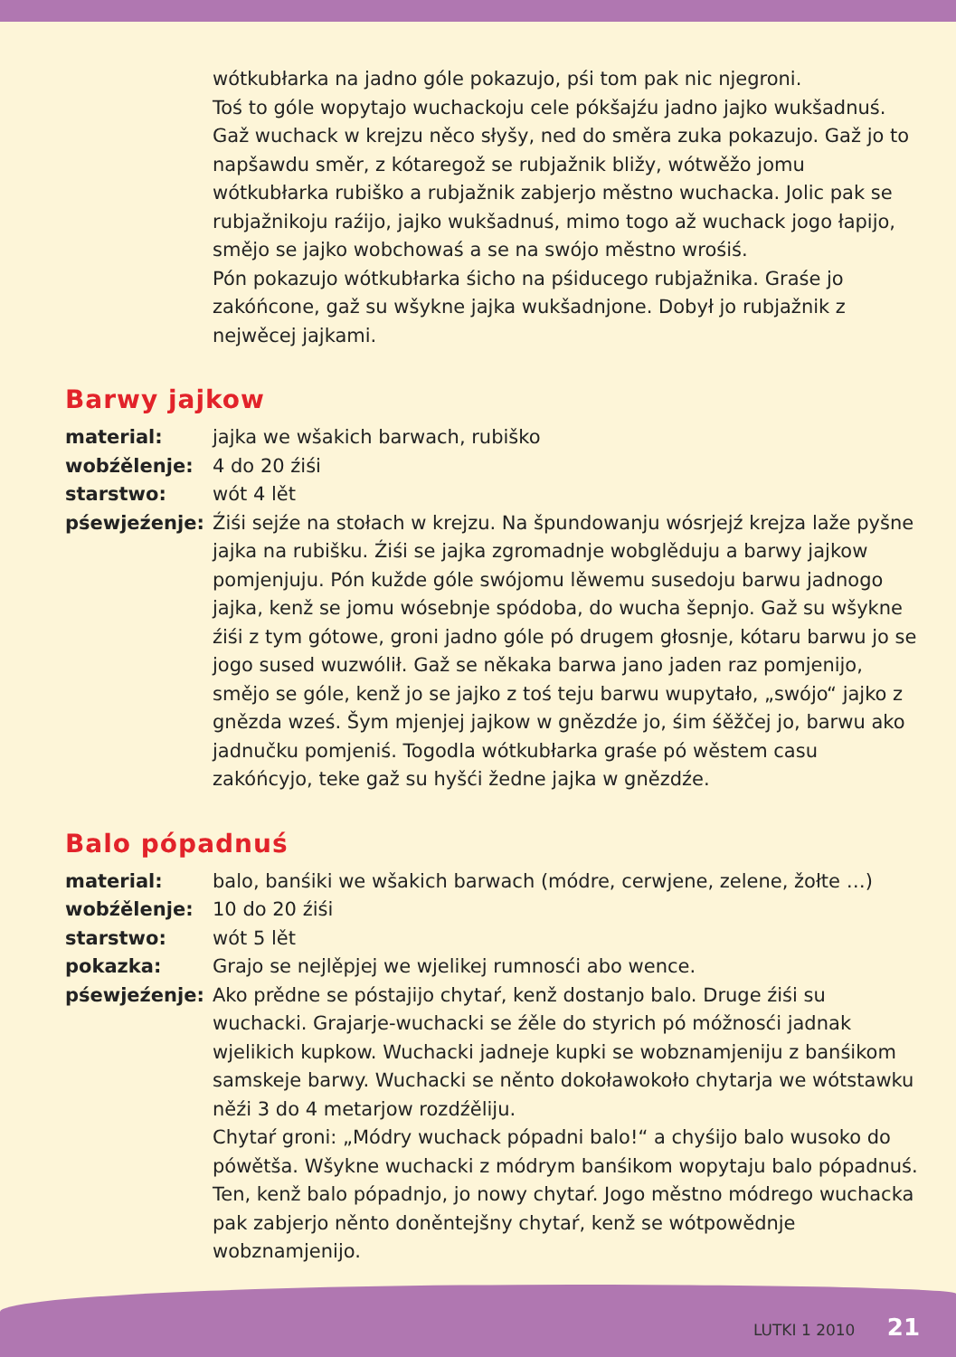wótkubłarka na jadno góle pokazujo, pśi tom pak nic njegroni.
Toś to góle wopytajo wuchackoju cele pókšajźu jadno jajko wukšadnuś. Gaž wuchack w krejzu něco słyšy, ned do směra zuka pokazujo. Gaž jo to napšawdu směr, z kótaregož se rubjažnik bližy, wótwěžo jomu wótkubłarka rubiško a rubjažnik zabjerjo městno wuchacka. Jolic pak se rubjažnikoju raźijo, jajko wukšadnuś, mimo togo až wuchack jogo łapijo, smějo se jajko wobchowaś a se na swójo městno wrośiś.
Pón pokazujo wótkubłarka śicho na pśiducego rubjažnika. Graśe jo zakóńcone, gaž su wšykne jajka wukšadnjone. Dobył jo rubjažnik z nejwěcej jajkami.
Barwy jajkow
material: jajka we wšakich barwach, rubiško
wobźělenje: 4 do 20 źiśi
starstwo: wót 4 lět
pśewjeźenje: Źiśi sejźe na stołach w krejzu. Na špundowanju wósrjejź krejza laže pyšne jajka na rubišku. Źiśi se jajka zgromadnje wobglěduju a barwy jajkow pomjenjuju. Pón kužde góle swójomu lěwemu susedoju barwu jadnogo jajka, kenž se jomu wósebnje spódoba, do wucha šepnjo. Gaž su wšykne źiśi z tym gótowe, groni jadno góle pó drugem głosnje, kótaru barwu jo se jogo sused wuzwólił. Gaž se někaka barwa jano jaden raz pomjenijo, smějo se góle, kenž jo se jajko z toś teju barwu wupytało, „swójo“ jajko z gnězda wześ. Šym mjenjej jajkow w gnězdźe jo, śim śěžčej jo, barwu ako jadnučku pomjeniś. Togodla wótkubłarka graśe pó wěstem casu zakóńcyjo, teke gaž su hyšći žedne jajka w gnězdźe.
Balo pópadnuś
material: balo, banśiki we wšakich barwach (módre, cerwjene, zelene, žołte …)
wobźělenje: 10 do 20 źiśi
starstwo: wót 5 lět
pokazka: Grajo se nejlěpjej we wjelikej rumnosći abo wence.
pśewjeźenje: Ako prědne se póstajijo chytaŕ, kenž dostanjo balo. Druge źiśi su wuchacki. Grajarje-wuchacki se źěle do styrich pó móžnosći jadnak wjelikich kupkow. Wuchacki jadneje kupki se wobznamjeniju z banśikom samskeje barwy. Wuchacki se něnto dokoławokoło chytarja we wótstawku něźi 3 do 4 metarjow rozdźěliju.
Chytaŕ groni: „Módry wuchack pópadni balo!“ a chyśijo balo wusoko do pówětša. Wšykne wuchacki z módrym banśikom wopytaju balo pópadnuś. Ten, kenž balo pópadnjo, jo nowy chytaŕ. Jogo městno módrego wuchacka pak zabjerjo něnto doněntejšny chytaŕ, kenž se wótpowědnje wobznamjenijo.
LUTKI 1 2010 21